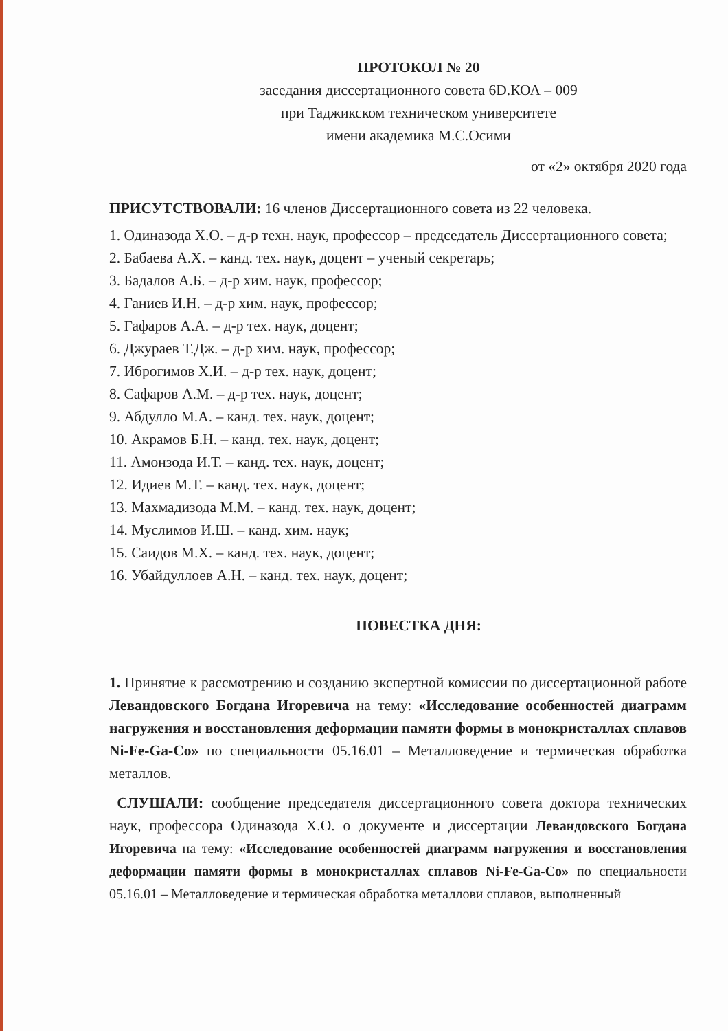ПРОТОКОЛ № 20
заседания диссертационного совета 6D.КОА – 009
при Таджикском техническом университете
имени академика М.С.Осими
от «2» октября 2020 года
ПРИСУТСТВОВАЛИ: 16 членов Диссертационного совета из 22 человека.
1. Одиназода Х.О. – д-р техн. наук, профессор – председатель Диссертационного совета;
2. Бабаева А.Х. – канд. тех. наук, доцент – ученый секретарь;
3. Бадалов А.Б. – д-р хим. наук, профессор;
4. Ганиев И.Н. – д-р хим. наук, профессор;
5. Гафаров А.А. – д-р тех. наук, доцент;
6. Джураев Т.Дж. – д-р хим. наук, профессор;
7. Иброгимов Х.И. – д-р тех. наук, доцент;
8. Сафаров А.М. – д-р тех. наук, доцент;
9. Абдулло М.А. – канд. тех. наук, доцент;
10. Акрамов Б.Н. – канд. тех. наук, доцент;
11. Амонзода И.Т. – канд. тех. наук, доцент;
12. Идиев М.Т. – канд. тех. наук, доцент;
13. Махмадизода М.М. – канд. тех. наук, доцент;
14. Муслимов И.Ш. – канд. хим. наук;
15. Саидов М.Х. – канд. тех. наук, доцент;
16. Убайдуллоев А.Н. – канд. тех. наук, доцент;
ПОВЕСТКА ДНЯ:
1. Принятие к рассмотрению и созданию экспертной комиссии по диссертационной работе Левандовского Богдана Игоревича на тему: «Исследование особенностей диаграмм нагружения и восстановления деформации памяти формы в монокристаллах сплавов Ni-Fe-Ga-Co» по специальности 05.16.01 – Металловедение и термическая обработка металлов.
СЛУШАЛИ: сообщение председателя диссертационного совета доктора технических наук, профессора Одиназода Х.О. о документе и диссертации Левандовского Богдана Игоревича на тему: «Исследование особенностей диаграмм нагружения и восстановления деформации памяти формы в монокристаллах сплавов Ni-Fe-Ga-Co» по специальности 05.16.01 – Металловедение и термическая обработка металлови сплавов, выполненный